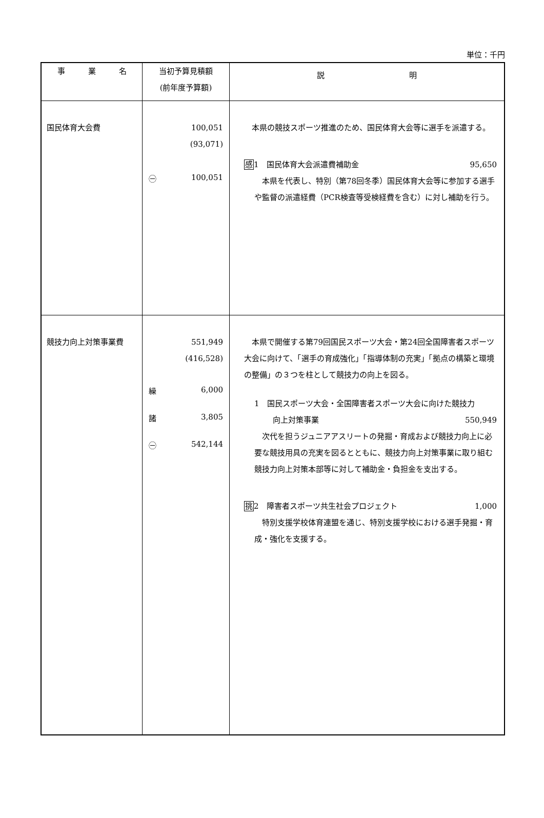単位：千円
| 事 業 名 | 当初予算見積額 (前年度予算額) | 説 明 |
| --- | --- | --- |
| 国民体育大会費 | 100,051 (93,071) ㊀ 100,051 | 本県の競技スポーツ推進のため、国民体育大会等に選手を派遣する。 感 1 国民体育大会派遣費補助金 95,650 本県を代表し、特別（第78回冬季）国民体育大会等に参加する選手や監督の派遣経費（PCR検査等受検経費を含む）に対し補助を行う。 |
| 競技力向上対策事業費 | 551,949 (416,528) 繰 6,000 諸 3,805 ㊀ 542,144 | 本県で開催する第79回国民スポーツ大会・第24回全国障害者スポーツ大会に向けて、「選手の育成強化」「指導体制の充実」「拠点の構築と環境の整備」の３つを柱として競技力の向上を図る。 1 国民スポーツ大会・全国障害者スポーツ大会に向けた競技力 向上対策事業 550,949 次代を担うジュニアアスリートの発掘・育成および競技力向上に必要な競技用具の充実を図るとともに、競技力向上対策事業に取り組む競技力向上対策本部等に対して補助金・負担金を支出する。 挑 2 障害者スポーツ共生社会プロジェクト 1,000 特別支援学校体育連盟を通じ、特別支援学校における選手発掘・育成・強化を支援する。 |